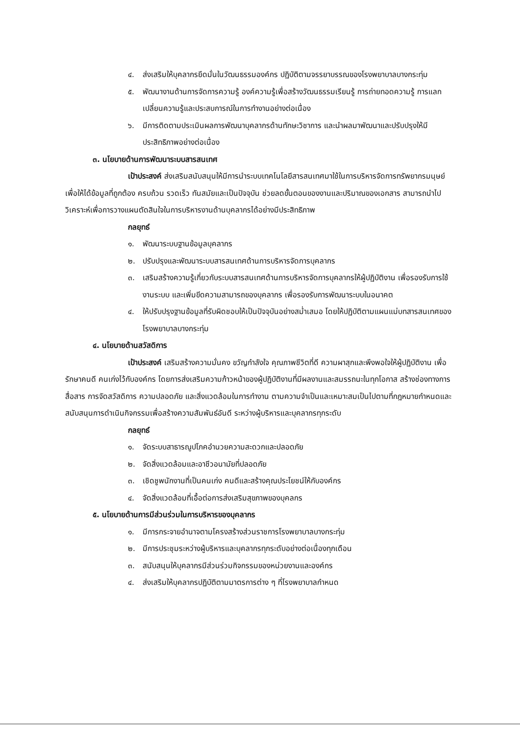๔. ส่งเสริมให้บุคลากรยึดมั่นในวัฒนธรรมองค์กร ปฏิบัติตามจรรยาบรรณของโรงพยาบาลบางกระทุ่ม
๕. พัฒนางานด้านการจัดการความรู้ องค์ความรู้เพื่อสร้างวัฒนธรรมเรียนรู้ การถ่ายทอดความรู้ การแลกเปลี่ยนความรู้และประสบการณ์ในการทำงานอย่างต่อเนื่อง
๖. มีการติดตามประเมินผลการพัฒนาบุคลากรด้านทักษะวิชาการ และนำผลมาพัฒนาและปรับปรุงให้มีประสิทธิภาพอย่างต่อเนื่อง
๓. นโยบายด้านการพัฒนาระบบสารสนเทศ
เป้าประสงค์ ส่งเสริมสนับสนุนให้มีการนำระบบเทคโนโลยีสารสนเทศมาใช้ในการบริหารจัดการทรัพยากรมนุษย์ เพื่อให้ได้ข้อมูลที่ถูกต้อง ครบถ้วน รวดเร็ว ทันสมัยและเป็นปัจจุบัน ช่วยลดขั้นตอนของงานและปริมาณของเอกสาร สามารถนำไปวิเคราะห์เพื่อการวางแผนตัดสินใจในการบริหารงานด้านบุคลากรได้อย่างมีประสิทธิภาพ
กลยุทธ์
๑. พัฒนาระบบฐานข้อมูลบุคลากร
๒. ปรับปรุงและพัฒนาระบบสารสนเทศด้านการบริหารจัดการบุคลากร
๓. เสริมสร้างความรู้เกี่ยวกับระบบสารสนเทศด้านการบริหารจัดการบุคลากรให้ผู้ปฏิบัติงาน เพื่อรองรับการใช้งานระบบ และเพิ่มขีดความสามารถของบุคลากร เพื่อรองรับการพัฒนาระบบในอนาคต
๔. ให้ปรับปรุงฐานข้อมูลที่รับผิดชอบให้เป็นปัจจุบันอย่างสม่ำเสมอ โดยให้ปฏิบัติตามแผนแม่บทสารสนเทศของโรงพยาบาลบางกระทุ่ม
๔. นโยบายด้านสวัสดิการ
เป้าประสงค์ เสริมสร้างความมั่นคง ขวัญกำลังใจ คุณภาพชีวิตที่ดี ความผาสุกและพึงพอใจให้ผู้ปฏิบัติงาน เพื่อรักษาคนดี คนเก่งไว้กับองค์กร โดยการส่งเสริมความก้าวหน้าของผู้ปฏิบัติงานที่มีผลงานและสมรรถนะในทุกโอกาส สร้างช่องทางการสื่อสาร การจัดสวัสดิการ ความปลอดภัย และสิ่งแวดล้อมในการทำงาน ตามความจำเป็นและเหมาะสมเป็นไปตามที่กฎหมายกำหนดและสนับสนุนการดำเนินกิจกรรมเพื่อสร้างความสัมพันธ์อันดี ระหว่างผู้บริหารและบุคลากรทุกระดับ
กลยุทธ์
๑. จัดระบบสาธารณูปโภคอำนวยความสะดวกและปลอดภัย
๒. จัดสิ่งแวดล้อมและอาชีวอนามัยที่ปลอดภัย
๓. เชิดชูพนักงานที่เป็นคนเก่ง คนดีและสร้างคุณประโยชน์ให้กับองค์กร
๔. จัดสิ่งแวดล้อมที่เอื้อต่อการส่งเสริมสุขภาพของบุคลกร
๕. นโยบายด้านการมีส่วนร่วมในการบริหารของบุคลากร
๑. มีการกระจายอำนาจตามโครงสร้างส่วนราชการโรงพยาบาลบางกระทุ่ม
๒. มีการประชุมระหว่างผู้บริหารและบุคลากรทุกระดับอย่างต่อเนื่องทุกเดือน
๓. สนับสนุนให้บุคลากรมีส่วนร่วมกิจกรรมของหน่วยงานและองค์กร
๔. ส่งเสริมให้บุคลากรปฏิบัติตามมาตรการต่าง ๆ ที่โรงพยาบาลกำหนด